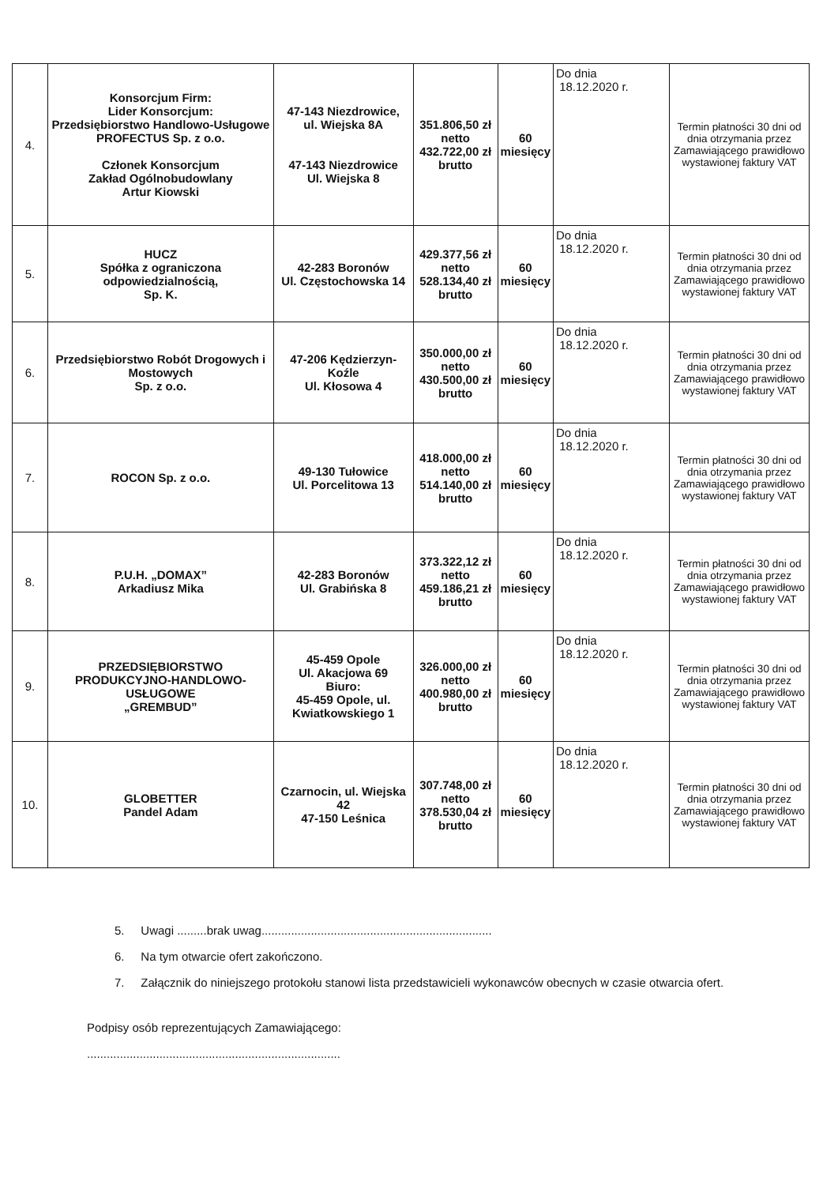| 4. | Konsorcjum Firm: Lider Konsorcjum: Przedsiębiorstwo Handlowo-Usługowe PROFECTUS Sp. z o.o. Członek Konsorcjum Zakład Ogólnobudowlany Artur Kiowski | 47-143 Niezdrowice, ul. Wiejska 8A 47-143 Niezdrowice Ul. Wiejska 8 | 351.806,50 zł netto 432.722,00 zł brutto | 60 miesięcy | Do dnia 18.12.2020 r. | Termin płatności 30 dni od dnia otrzymania przez Zamawiającego prawidłowo wystawionej faktury VAT |
| 5. | HUCZ Spółka z ograniczona odpowiedzialnością, Sp. K. | 42-283 Boronów Ul. Częstochowska 14 | 429.377,56 zł netto 528.134,40 zł brutto | 60 miesięcy | Do dnia 18.12.2020 r. | Termin płatności 30 dni od dnia otrzymania przez Zamawiającego prawidłowo wystawionej faktury VAT |
| 6. | Przedsiębiorstwo Robót Drogowych i Mostowych Sp. z o.o. | 47-206 Kędzierzyn-Koźle Ul. Kłosowa 4 | 350.000,00 zł netto 430.500,00 zł brutto | 60 miesięcy | Do dnia 18.12.2020 r. | Termin płatności 30 dni od dnia otrzymania przez Zamawiającego prawidłowo wystawionej faktury VAT |
| 7. | ROCON Sp. z o.o. | 49-130 Tułowice Ul. Porcelitowa 13 | 418.000,00 zł netto 514.140,00 zł brutto | 60 miesięcy | Do dnia 18.12.2020 r. | Termin płatności 30 dni od dnia otrzymania przez Zamawiającego prawidłowo wystawionej faktury VAT |
| 8. | P.U.H. „DOMAX” Arkadiusz Mika | 42-283 Boronów Ul. Grabińska 8 | 373.322,12 zł netto 459.186,21 zł brutto | 60 miesięcy | Do dnia 18.12.2020 r. | Termin płatności 30 dni od dnia otrzymania przez Zamawiającego prawidłowo wystawionej faktury VAT |
| 9. | PRZEDSIĘBIORSTWO PRODUKCYJNO-HANDLOWO-USŁUGOWE „GREMBUD” | 45-459 Opole Ul. Akacjowa 69 Biuro: 45-459 Opole, ul. Kwiatkowskiego 1 | 326.000,00 zł netto 400.980,00 zł brutto | 60 miesięcy | Do dnia 18.12.2020 r. | Termin płatności 30 dni od dnia otrzymania przez Zamawiającego prawidłowo wystawionej faktury VAT |
| 10. | GLOBETTER Pandel Adam | Czarnocin, ul. Wiejska 42 47-150 Leśnica | 307.748,00 zł netto 378.530,04 zł brutto | 60 miesięcy | Do dnia 18.12.2020 r. | Termin płatności 30 dni od dnia otrzymania przez Zamawiającego prawidłowo wystawionej faktury VAT |
5. Uwagi .........brak uwag......................................................................
6. Na tym otwarcie ofert zakończono.
7. Załącznik do niniejszego protokołu stanowi lista przedstawicieli wykonawców obecnych w czasie otwarcia ofert.
Podpisy osób reprezentujących Zamawiającego:
.............................................................................